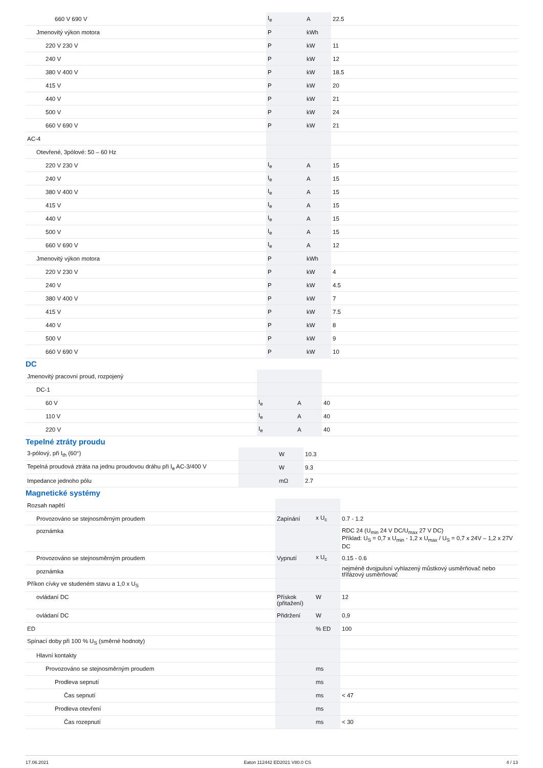| 660 V 690 V | I<sub>e</sub> | A | 22.5 |
| Jmenovitý výkon motora | P | kWh | |
| 220 V 230 V | P | kW | 11 |
| 240 V | P | kW | 12 |
| 380 V 400 V | P | kW | 18.5 |
| 415 V | P | kW | 20 |
| 440 V | P | kW | 21 |
| 500 V | P | kW | 24 |
| 660 V 690 V | P | kW | 21 |
| AC-4 | | | |
| Otevřené, 3pólové: 50 – 60 Hz | | | |
| 220 V 230 V | I<sub>e</sub> | A | 15 |
| 240 V | I<sub>e</sub> | A | 15 |
| 380 V 400 V | I<sub>e</sub> | A | 15 |
| 415 V | I<sub>e</sub> | A | 15 |
| 440 V | I<sub>e</sub> | A | 15 |
| 500 V | I<sub>e</sub> | A | 15 |
| 660 V 690 V | I<sub>e</sub> | A | 12 |
| Jmenovitý výkon motora | P | kWh | |
| 220 V 230 V | P | kW | 4 |
| 240 V | P | kW | 4.5 |
| 380 V 400 V | P | kW | 7 |
| 415 V | P | kW | 7.5 |
| 440 V | P | kW | 8 |
| 500 V | P | kW | 9 |
| 660 V 690 V | P | kW | 10 |
DC
| Jmenovitý pracovní proud, rozpojený | | | |
| DC-1 | | | |
| 60 V | I<sub>e</sub> | A | 40 |
| 110 V | I<sub>e</sub> | A | 40 |
| 220 V | I<sub>e</sub> | A | 40 |
Tepelné ztráty proudu
| 3-pólový, při I<sub>th</sub> (60°) | | W | 10.3 |
| Tepelná proudová ztráta na jednu proudovou dráhu při I<sub>e</sub> AC-3/400 V | | W | 9.3 |
| Impedance jednoho pólu | | mΩ | 2.7 |
Magnetické systémy
| Rozsah napětí | | | |
| Provozováno se stejnosměrným proudem | Zapínání | x U<sub>c</sub> | 0.7 - 1.2 |
| poznámka | | | RDC 24 (U<sub>min</sub> 24 V DC/U<sub>max</sub> 27 V DC) Příklad: U<sub>S</sub> = 0,7 x U<sub>min</sub> - 1,2 x U<sub>max</sub> / U<sub>S</sub> = 0,7 x 24V – 1,2 x 27V DC |
| Provozováno se stejnosměrným proudem | Vypnutí | x U<sub>c</sub> | 0.15 - 0.6 |
| poznámka | | | nejméně dvojpulsní vyhlazený můstkový usměrňovač nebo třífázový usměrňovač |
| Příkon cívky ve studeném stavu a 1,0 x U<sub>S</sub> | | | |
| ovládaní DC | Přískok (přitažení) | W | 12 |
| ovládaní DC | Přidržení | W | 0,9 |
| ED | | % ED | 100 |
| Spínací doby při 100 % U<sub>S</sub> (směrné hodnoty) | | | |
| Hlavní kontakty | | | |
| Provozováno se stejnosměrným proudem | | ms | |
| Prodleva sepnutí | | ms | |
| Čas sepnutí | | ms | < 47 |
| Prodleva otevření | | ms | |
| Čas rozepnutí | | ms | < 30 |
17.06.2021 Eaton 112442 ED2021 V80.0 CS 4 / 13